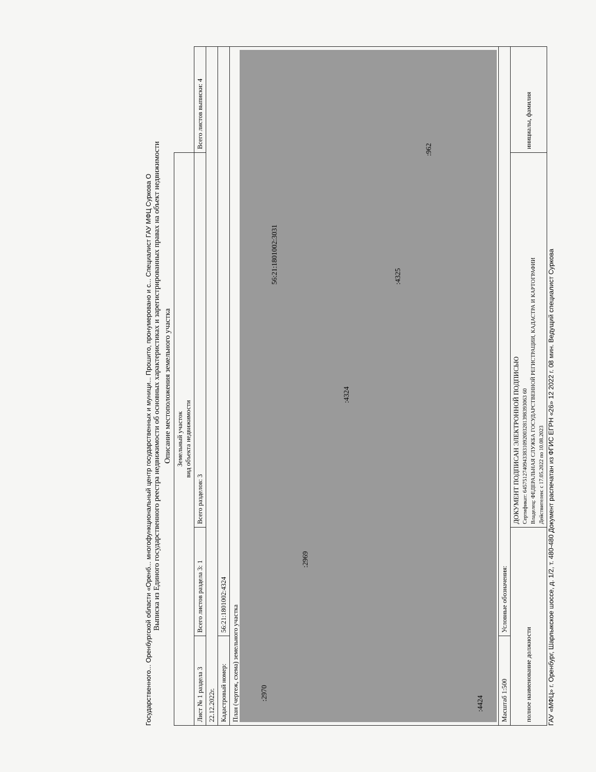Государственного... Оренбургской области «Оренб... многофункциональный центр государственных и муници... Прошито, пронумеровано и с... Специалист ГАУ МФЦ Суркова О
Выписка из Единого государственного реестра недвижимости об основных характеристиках и зарегистрированных правах на объект недвижимости
Описание местоположения земельного участка
| Земельный участок вид объекта недвижимости | | | |
| Лист № 1 раздела 3 | Всего листов раздела 3: 1 | Всего разделов: 3 | Всего листов выписки: 4 |
| 22.12.2022г. | | | |
| Кадастровый номер: | 56:21:1801002:4324 | | |
| План (чертеж, схема) земельного участка :2970 :2969 :4324 :4325 :962 56:21:1801002:3031 :4424 | | | |
| Масштаб 1:500 | Условные обозначения: | | |
| полное наименование должности | | ДОКУМЕНТ ПОДПИСАН ЭЛЕКТРОННОЙ ПОДПИСЬЮ Сертификат: 64575127409433831092003281398393063 60 Владелец: ФЕДЕРАЛЬНАЯ СЛУЖБА ГОСУДАРСТВЕННОЙ РЕГИСТРАЦИИ, КАДАСТРА И КАРТОГРАФИИ Действителен: с 17.05.2022 по 10.08.2023 | инициалы, фамилия |
ГАУ «МФЦ» г. Оренбург, Шарлыкское шоссе, д. 1/2, т. 480-480 Документ распечатан из ФГИС ЕГРН «26» 12 2022 г. 08 мин. Ведущий специалист Суркова